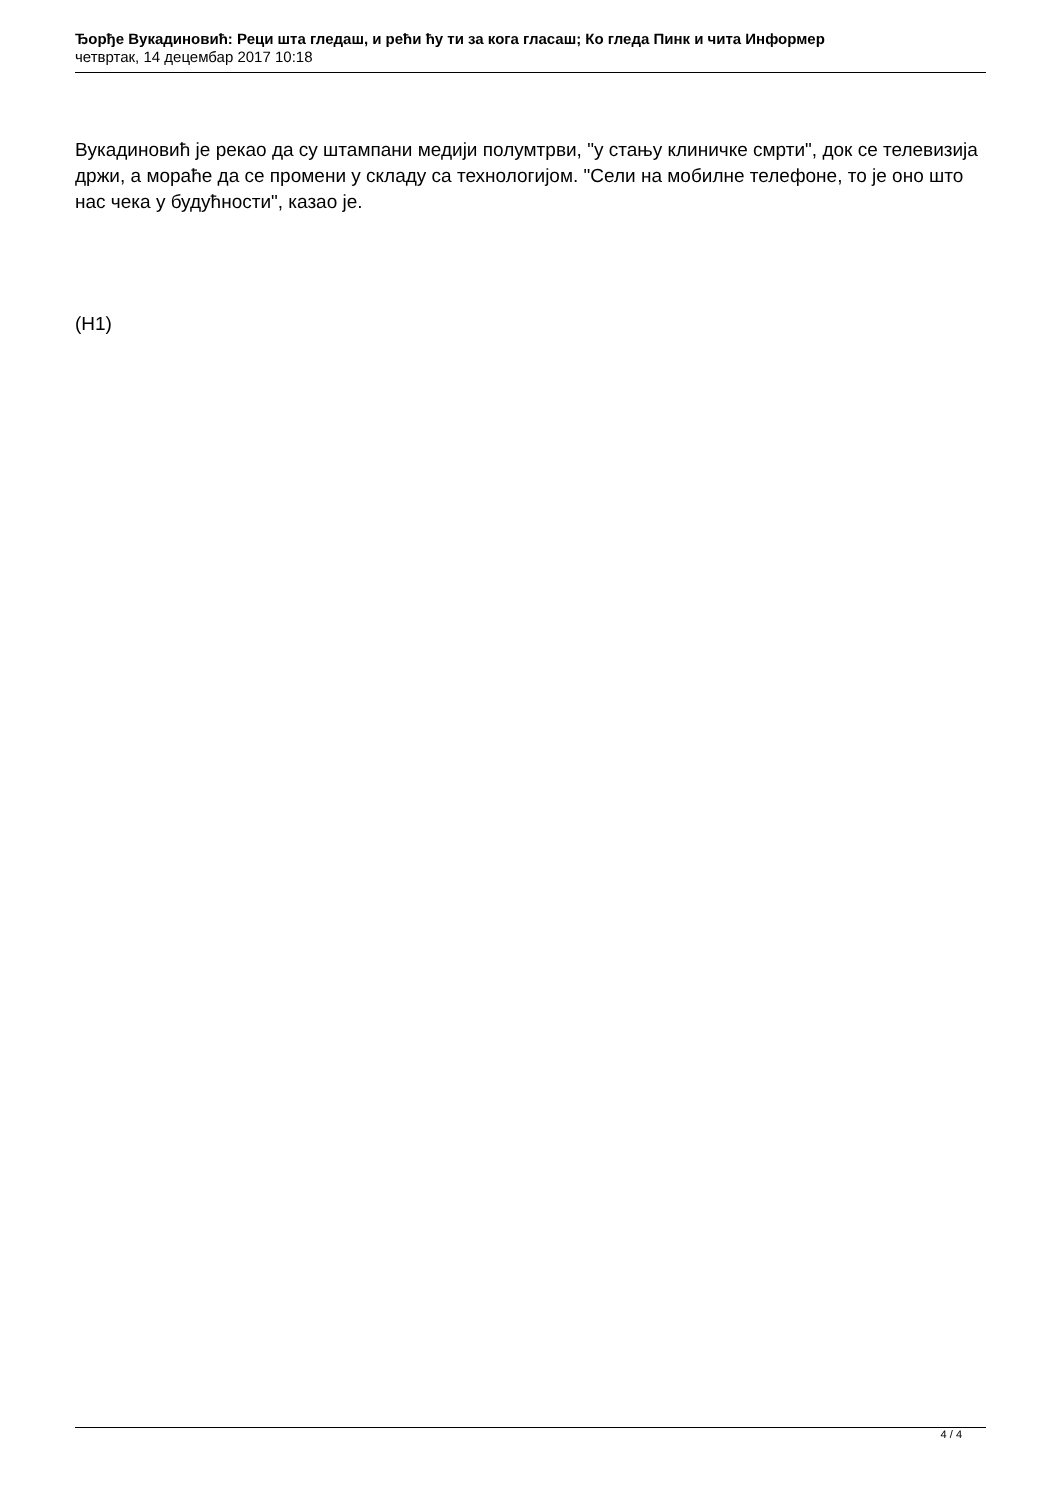Ђорђе Вукадиновић: Реци шта гледаш, и рећи ћу ти за кога гласаш; Ко гледа Пинк и чита Информер
четвртак, 14 децембар 2017 10:18
Вукадиновић је рекао да су штампани медији полумтрви, "у стању клиничке смрти", док се телевизија држи, а мораће да се промени у складу са технологијом. "Сели на мобилне телефоне, то је оно што нас чека у будућности", казао је.
(Н1)
4 / 4